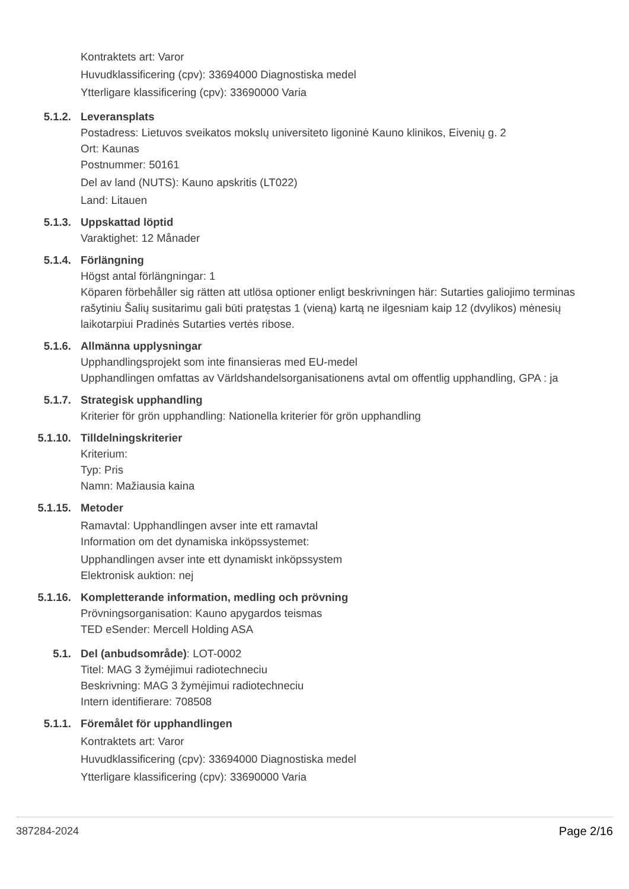Kontraktets art: Varor
Huvudklassificering (cpv): 33694000 Diagnostiska medel
Ytterligare klassificering (cpv): 33690000 Varia
5.1.2. Leveransplats
Postadress: Lietuvos sveikatos mokslų universiteto ligoninė Kauno klinikos, Eivenių g. 2
Ort: Kaunas
Postnummer: 50161
Del av land (NUTS): Kauno apskritis (LT022)
Land: Litauen
5.1.3. Uppskattad löptid
Varaktighet: 12 Månader
5.1.4. Förlängning
Högst antal förlängningar: 1
Köparen förbehåller sig rätten att utlösa optioner enligt beskrivningen här: Sutarties galiojimo terminas rašytiniu Šalių susitarimu gali būti pratęstas 1 (vieną) kartą ne ilgesniam kaip 12 (dvylikos) mėnesių laikotarpiui Pradinės Sutarties vertės ribose.
5.1.6. Allmänna upplysningar
Upphandlingsprojekt som inte finansieras med EU-medel
Upphandlingen omfattas av Världshandelsorganisationens avtal om offentlig upphandling, GPA : ja
5.1.7. Strategisk upphandling
Kriterier för grön upphandling: Nationella kriterier för grön upphandling
5.1.10. Tilldelningskriterier
Kriterium:
Typ: Pris
Namn: Mažiausia kaina
5.1.15. Metoder
Ramavtal: Upphandlingen avser inte ett ramavtal
Information om det dynamiska inköpssystemet:
Upphandlingen avser inte ett dynamiskt inköpssystem
Elektronisk auktion: nej
5.1.16. Kompletterande information, medling och prövning
Prövningsorganisation: Kauno apygardos teismas
TED eSender: Mercell Holding ASA
5.1. Del (anbudsområde): LOT-0002
Titel: MAG 3 žymėjimui radiotechneciu
Beskrivning: MAG 3 žymėjimui radiotechneciu
Intern identifierare: 708508
5.1.1. Föremålet för upphandlingen
Kontraktets art: Varor
Huvudklassificering (cpv): 33694000 Diagnostiska medel
Ytterligare klassificering (cpv): 33690000 Varia
387284-2024 Page 2/16